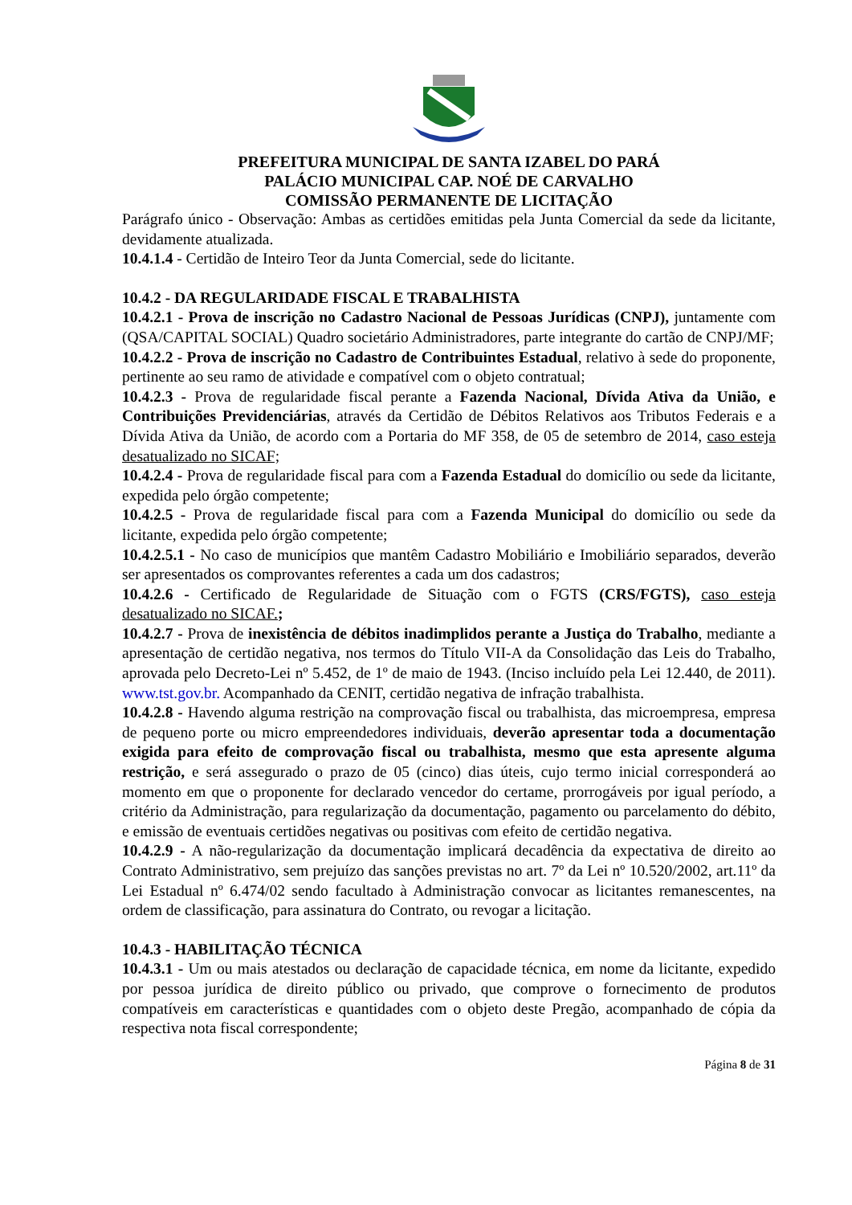PREFEITURA MUNICIPAL DE SANTA IZABEL DO PARÁ
PALÁCIO MUNICIPAL CAP. NOÉ DE CARVALHO
COMISSÃO PERMANENTE DE LICITAÇÃO
Parágrafo único - Observação: Ambas as certidões emitidas pela Junta Comercial da sede da licitante, devidamente atualizada.
10.4.1.4 - Certidão de Inteiro Teor da Junta Comercial, sede do licitante.
10.4.2 - DA REGULARIDADE FISCAL E TRABALHISTA
10.4.2.1 - Prova de inscrição no Cadastro Nacional de Pessoas Jurídicas (CNPJ), juntamente com (QSA/CAPITAL SOCIAL) Quadro societário Administradores, parte integrante do cartão de CNPJ/MF;
10.4.2.2 - Prova de inscrição no Cadastro de Contribuintes Estadual, relativo à sede do proponente, pertinente ao seu ramo de atividade e compatível com o objeto contratual;
10.4.2.3 - Prova de regularidade fiscal perante a Fazenda Nacional, Dívida Ativa da União, e Contribuições Previdenciárias, através da Certidão de Débitos Relativos aos Tributos Federais e a Dívida Ativa da União, de acordo com a Portaria do MF 358, de 05 de setembro de 2014, caso esteja desatualizado no SICAF;
10.4.2.4 - Prova de regularidade fiscal para com a Fazenda Estadual do domicílio ou sede da licitante, expedida pelo órgão competente;
10.4.2.5 - Prova de regularidade fiscal para com a Fazenda Municipal do domicílio ou sede da licitante, expedida pelo órgão competente;
10.4.2.5.1 - No caso de municípios que mantêm Cadastro Mobiliário e Imobiliário separados, deverão ser apresentados os comprovantes referentes a cada um dos cadastros;
10.4.2.6 - Certificado de Regularidade de Situação com o FGTS (CRS/FGTS), caso esteja desatualizado no SICAF.;
10.4.2.7 - Prova de inexistência de débitos inadimplidos perante a Justiça do Trabalho, mediante a apresentação de certidão negativa, nos termos do Título VII-A da Consolidação das Leis do Trabalho, aprovada pelo Decreto-Lei nº 5.452, de 1º de maio de 1943. (Inciso incluído pela Lei 12.440, de 2011). www.tst.gov.br. Acompanhado da CENIT, certidão negativa de infração trabalhista.
10.4.2.8 - Havendo alguma restrição na comprovação fiscal ou trabalhista, das microempresa, empresa de pequeno porte ou micro empreendedores individuais, deverão apresentar toda a documentação exigida para efeito de comprovação fiscal ou trabalhista, mesmo que esta apresente alguma restrição, e será assegurado o prazo de 05 (cinco) dias úteis, cujo termo inicial corresponderá ao momento em que o proponente for declarado vencedor do certame, prorrogáveis por igual período, a critério da Administração, para regularização da documentação, pagamento ou parcelamento do débito, e emissão de eventuais certidões negativas ou positivas com efeito de certidão negativa.
10.4.2.9 - A não-regularização da documentação implicará decadência da expectativa de direito ao Contrato Administrativo, sem prejuízo das sanções previstas no art. 7º da Lei nº 10.520/2002, art.11º da Lei Estadual nº 6.474/02 sendo facultado à Administração convocar as licitantes remanescentes, na ordem de classificação, para assinatura do Contrato, ou revogar a licitação.
10.4.3 - HABILITAÇÃO TÉCNICA
10.4.3.1 - Um ou mais atestados ou declaração de capacidade técnica, em nome da licitante, expedido por pessoa jurídica de direito público ou privado, que comprove o fornecimento de produtos compatíveis em características e quantidades com o objeto deste Pregão, acompanhado de cópia da respectiva nota fiscal correspondente;
Página 8 de 31